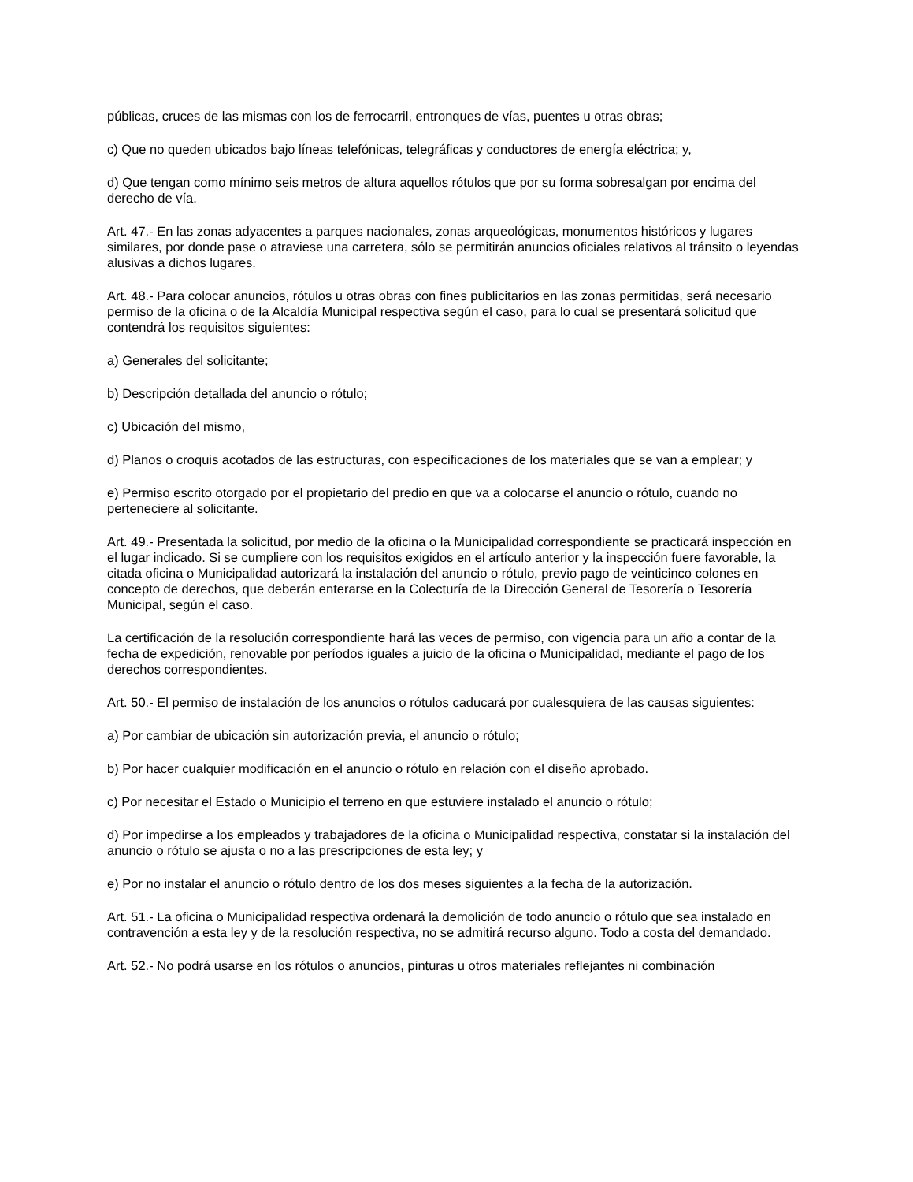públicas, cruces de las mismas con los de ferrocarril, entronques de vías, puentes u otras obras;
c) Que no queden ubicados bajo líneas telefónicas, telegráficas y conductores de energía eléctrica; y,
d) Que tengan como mínimo seis metros de altura aquellos rótulos que por su forma sobresalgan por encima del derecho de vía.
Art. 47.- En las zonas adyacentes a parques nacionales, zonas arqueológicas, monumentos históricos y lugares similares, por donde pase o atraviese una carretera, sólo se permitirán anuncios oficiales relativos al tránsito o leyendas alusivas a dichos lugares.
Art. 48.- Para colocar anuncios, rótulos u otras obras con fines publicitarios en las zonas permitidas, será necesario permiso de la oficina o de la Alcaldía Municipal respectiva según el caso, para lo cual se presentará solicitud que contendrá los requisitos siguientes:
a) Generales del solicitante;
b) Descripción detallada del anuncio o rótulo;
c) Ubicación del mismo,
d) Planos o croquis acotados de las estructuras, con especificaciones de los materiales que se van a emplear; y
e) Permiso escrito otorgado por el propietario del predio en que va a colocarse el anuncio o rótulo, cuando no perteneciere al solicitante.
Art. 49.- Presentada la solicitud, por medio de la oficina o la Municipalidad correspondiente se practicará inspección en el lugar indicado. Si se cumpliere con los requisitos exigidos en el artículo anterior y la inspección fuere favorable, la citada oficina o Municipalidad autorizará la instalación del anuncio o rótulo, previo pago de veinticinco colones en concepto de derechos, que deberán enterarse en la Colecturía de la Dirección General de Tesorería o Tesorería Municipal, según el caso.
La certificación de la resolución correspondiente hará las veces de permiso, con vigencia para un año a contar de la fecha de expedición, renovable por períodos iguales a juicio de la oficina o Municipalidad, mediante el pago de los derechos correspondientes.
Art. 50.- El permiso de instalación de los anuncios o rótulos caducará por cualesquiera de las causas siguientes:
a) Por cambiar de ubicación sin autorización previa, el anuncio o rótulo;
b) Por hacer cualquier modificación en el anuncio o rótulo en relación con el diseño aprobado.
c) Por necesitar el Estado o Municipio el terreno en que estuviere instalado el anuncio o rótulo;
d) Por impedirse a los empleados y trabajadores de la oficina o Municipalidad respectiva, constatar si la instalación del anuncio o rótulo se ajusta o no a las prescripciones de esta ley; y
e) Por no instalar el anuncio o rótulo dentro de los dos meses siguientes a la fecha de la autorización.
Art. 51.- La oficina o Municipalidad respectiva ordenará la demolición de todo anuncio o rótulo que sea instalado en contravención a esta ley y de la resolución respectiva, no se admitirá recurso alguno. Todo a costa del demandado.
Art. 52.- No podrá usarse en los rótulos o anuncios, pinturas u otros materiales reflejantes ni combinación